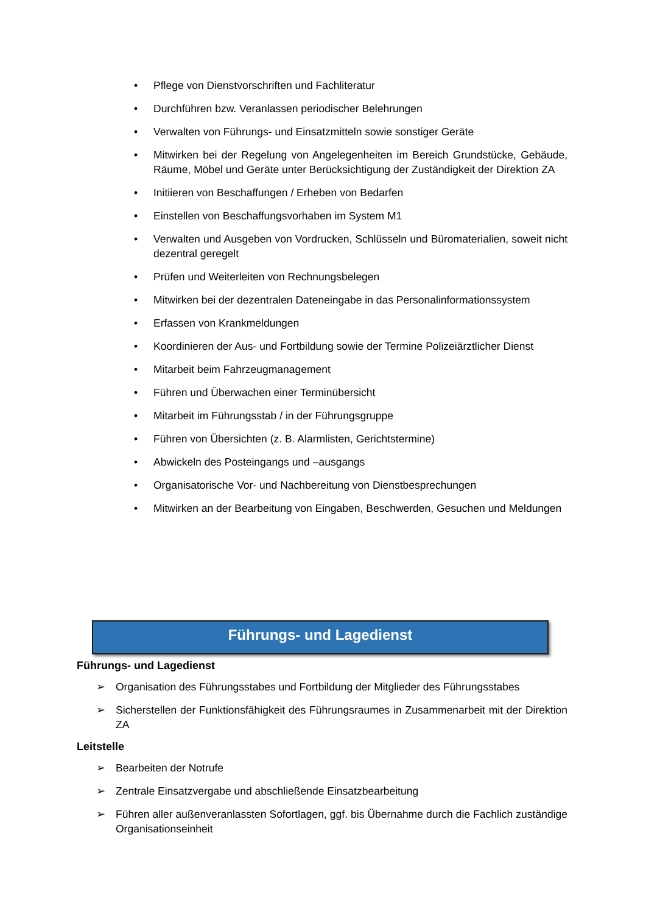• Pflege von Dienstvorschriften und Fachliteratur
• Durchführen bzw. Veranlassen periodischer Belehrungen
• Verwalten von Führungs- und Einsatzmitteln sowie sonstiger Geräte
• Mitwirken bei der Regelung von Angelegenheiten im Bereich Grundstücke, Gebäude, Räume, Möbel und Geräte unter Berücksichtigung der Zuständigkeit der Direktion ZA
• Initiieren von Beschaffungen / Erheben von Bedarfen
• Einstellen von Beschaffungsvorhaben im System M1
• Verwalten und Ausgeben von Vordrucken, Schlüsseln und Büromaterialien, soweit nicht dezentral geregelt
• Prüfen und Weiterleiten von Rechnungsbelegen
• Mitwirken bei der dezentralen Dateneingabe in das Personalinformationssystem
• Erfassen von Krankmeldungen
• Koordinieren der Aus- und Fortbildung sowie der Termine Polizeiärztlicher Dienst
• Mitarbeit beim Fahrzeugmanagement
• Führen und Überwachen einer Terminübersicht
• Mitarbeit im Führungsstab / in der Führungsgruppe
• Führen von Übersichten (z. B. Alarmlisten, Gerichtstermine)
• Abwickeln des Posteingangs und –ausgangs
• Organisatorische Vor- und Nachbereitung von Dienstbesprechungen
• Mitwirken an der Bearbeitung von Eingaben, Beschwerden, Gesuchen und Meldungen
Führungs- und Lagedienst
Führungs- und Lagedienst
➢ Organisation des Führungsstabes und Fortbildung der Mitglieder des Führungsstabes
➢ Sicherstellen der Funktionsfähigkeit des Führungsraumes in Zusammenarbeit mit der Direktion ZA
Leitstelle
➢ Bearbeiten der Notrufe
➢ Zentrale Einsatzvergabe und abschließende Einsatzbearbeitung
➢ Führen aller außenveranlassten Sofortlagen, ggf. bis Übernahme durch die Fachlich zuständige Organisationseinheit